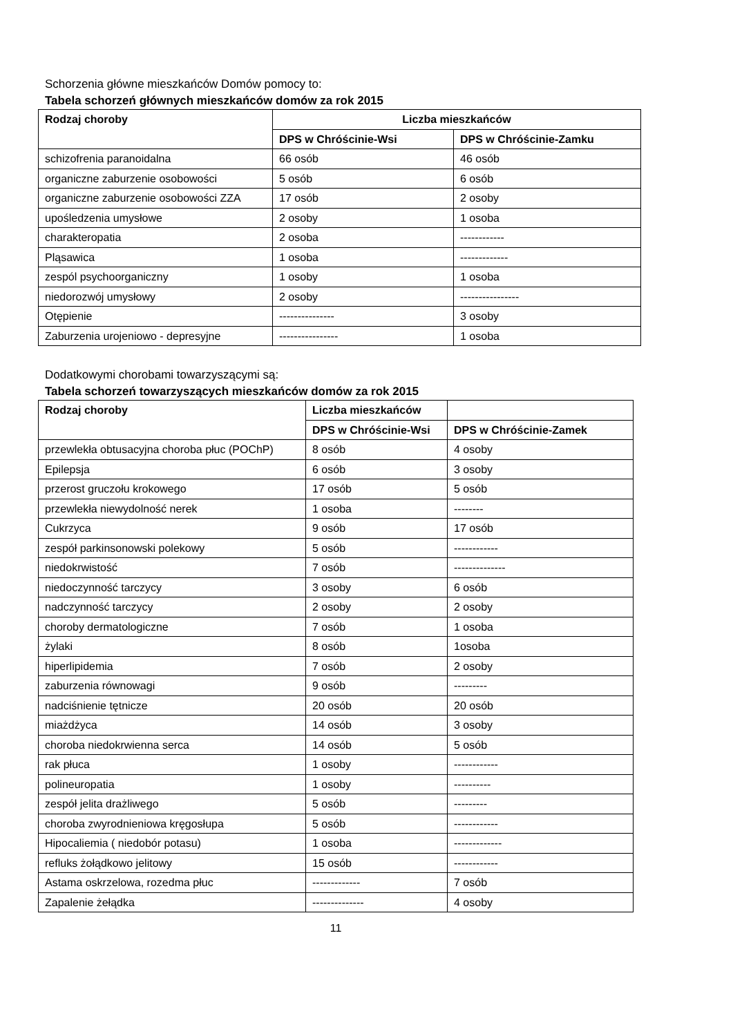Schorzenia główne mieszkańców Domów pomocy to:
Tabela schorzeń głównych mieszkańców domów za rok 2015
| Rodzaj choroby | Liczba mieszkańców | |
| --- | --- | --- |
| | DPS w Chróścinie-Wsi | DPS w Chróścinie-Zamku |
| schizofrenia paranoidalna | 66 osób | 46 osób |
| organiczne zaburzenie osobowości | 5 osób | 6 osób |
| organiczne zaburzenie osobowości ZZA | 17 osób | 2 osoby |
| upośledzenia umysłowe | 2 osoby | 1 osoba |
| charakteropatia | 2 osoba | ------------ |
| Pląsawica | 1 osoba | ------------- |
| zespól psychoorganiczny | 1 osoby | 1 osoba |
| niedorozwój umysłowy | 2 osoby | ---------------- |
| Otępienie | --------------- | 3 osoby |
| Zaburzenia urojeniowo - depresyjne | ---------------- | 1 osoba |
Dodatkowymi chorobami towarzyszącymi są:
Tabela schorzeń towarzyszących mieszkańców domów za rok 2015
| Rodzaj choroby | Liczba mieszkańców | |
| --- | --- | --- |
| | DPS w Chróścinie-Wsi | DPS w Chróścinie-Zamek |
| przewlekła obtusacyjna choroba płuc (POChP) | 8 osób | 4 osoby |
| Epilepsja | 6 osób | 3 osoby |
| przerost gruczołu krokowego | 17 osób | 5 osób |
| przewlekła niewydolność nerek | 1 osoba | -------- |
| Cukrzyca | 9 osób | 17 osób |
| zespół parkinsonowski polekowy | 5 osób | ------------ |
| niedokrwistość | 7 osób | -------------- |
| niedoczynność tarczycy | 3 osoby | 6 osób |
| nadczynność tarczycy | 2 osoby | 2 osoby |
| choroby dermatologiczne | 7 osób | 1 osoba |
| żylaki | 8 osób | 1osoba |
| hiperlipidemia | 7 osób | 2 osoby |
| zaburzenia równowagi | 9 osób | --------- |
| nadciśnienie tętnicze | 20 osób | 20 osób |
| miażdżyca | 14 osób | 3 osoby |
| choroba niedokrwienna serca | 14 osób | 5 osób |
| rak płuca | 1 osoby | ------------ |
| polineuropatia | 1 osoby | ---------- |
| zespół jelita drażliwego | 5 osób | --------- |
| choroba zwyrodnieniowa kręgosłupa | 5 osób | ------------ |
| Hipocaliemia ( niedobór potasu) | 1 osoba | ------------- |
| refluks żołądkowo jelitowy | 15 osób | ------------ |
| Astama oskrzelowa, rozedma płuc | ------------- | 7 osób |
| Zapalenie żełądka | -------------- | 4 osoby |
11